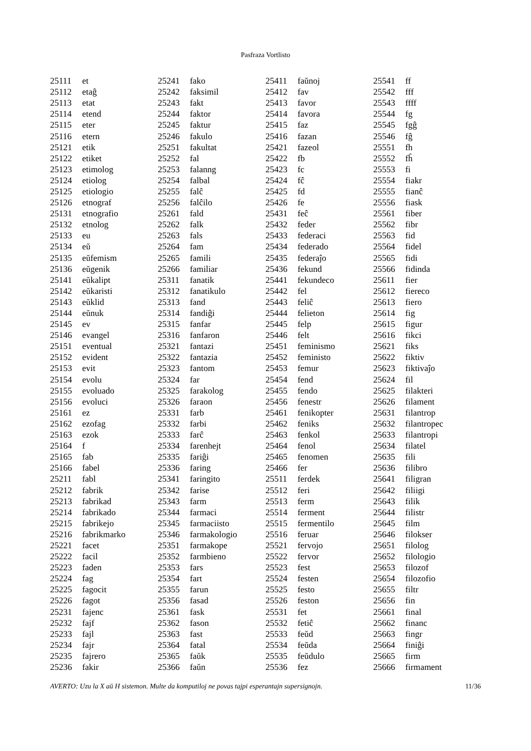Pasfraza Vortlisto
| 25111 | et |
| 25112 | etaĝ |
| 25113 | etat |
| 25114 | etend |
| 25115 | eter |
| 25116 | etern |
| 25121 | etik |
| 25122 | etiket |
| 25123 | etimolog |
| 25124 | etiolog |
| 25125 | etiologio |
| 25126 | etnograf |
| 25131 | etnografio |
| 25132 | etnolog |
| 25133 | eu |
| 25134 | eŭ |
| 25135 | eŭfemism |
| 25136 | eŭgenik |
| 25141 | eŭkalipt |
| 25142 | eŭkaristi |
| 25143 | eŭklid |
| 25144 | eŭnuk |
| 25145 | ev |
| 25146 | evangel |
| 25151 | eventual |
| 25152 | evident |
| 25153 | evit |
| 25154 | evolu |
| 25155 | evoluado |
| 25156 | evoluci |
| 25161 | ez |
| 25162 | ezofag |
| 25163 | ezok |
| 25164 | f |
| 25165 | fab |
| 25166 | fabel |
| 25211 | fabl |
| 25212 | fabrik |
| 25213 | fabrikad |
| 25214 | fabrikado |
| 25215 | fabrikejo |
| 25216 | fabrikmarko |
| 25221 | facet |
| 25222 | facil |
| 25223 | faden |
| 25224 | fag |
| 25225 | fagocit |
| 25226 | fagot |
| 25231 | fajenc |
| 25232 | fajf |
| 25233 | fajl |
| 25234 | fajr |
| 25235 | fajrero |
| 25236 | fakir |
| 25241 | fako |
| 25242 | faksimil |
| 25243 | fakt |
| 25244 | faktor |
| 25245 | faktur |
| 25246 | fakulo |
| 25251 | fakultat |
| 25252 | fal |
| 25253 | falanng |
| 25254 | falbal |
| 25255 | falĉ |
| 25256 | falĉilo |
| 25261 | fald |
| 25262 | falk |
| 25263 | fals |
| 25264 | fam |
| 25265 | famili |
| 25266 | familiar |
| 25311 | fanatik |
| 25312 | fanatikulo |
| 25313 | fand |
| 25314 | fandiĝi |
| 25315 | fanfar |
| 25316 | fanfaron |
| 25321 | fantazi |
| 25322 | fantazia |
| 25323 | fantom |
| 25324 | far |
| 25325 | farakolog |
| 25326 | faraon |
| 25331 | farb |
| 25332 | farbi |
| 25333 | farĉ |
| 25334 | farenhejt |
| 25335 | fariĝi |
| 25336 | faring |
| 25341 | faringito |
| 25342 | farise |
| 25343 | farm |
| 25344 | farmaci |
| 25345 | farmaciisto |
| 25346 | farmakologio |
| 25351 | farmakope |
| 25352 | farmbieno |
| 25353 | fars |
| 25354 | fart |
| 25355 | farun |
| 25356 | fasad |
| 25361 | fask |
| 25362 | fason |
| 25363 | fast |
| 25364 | fatal |
| 25365 | faŭk |
| 25366 | faŭn |
| 25411 | faŭnoj |
| 25412 | fav |
| 25413 | favor |
| 25414 | favora |
| 25415 | faz |
| 25416 | fazan |
| 25421 | fazeol |
| 25422 | fb |
| 25423 | fc |
| 25424 | fĉ |
| 25425 | fd |
| 25426 | fe |
| 25431 | feĉ |
| 25432 | feder |
| 25433 | federaci |
| 25434 | federado |
| 25435 | federaĵo |
| 25436 | fekund |
| 25441 | fekundeco |
| 25442 | fel |
| 25443 | feliĉ |
| 25444 | felieton |
| 25445 | felp |
| 25446 | felt |
| 25451 | feminismo |
| 25452 | feministo |
| 25453 | femur |
| 25454 | fend |
| 25455 | fendo |
| 25456 | fenestr |
| 25461 | fenikopter |
| 25462 | feniks |
| 25463 | fenkol |
| 25464 | fenol |
| 25465 | fenomen |
| 25466 | fer |
| 25511 | ferdek |
| 25512 | feri |
| 25513 | ferm |
| 25514 | ferment |
| 25515 | fermentilo |
| 25516 | feruar |
| 25521 | fervojo |
| 25522 | fervor |
| 25523 | fest |
| 25524 | festen |
| 25525 | festo |
| 25526 | feston |
| 25531 | fet |
| 25532 | fetiĉ |
| 25533 | feŭd |
| 25534 | feŭda |
| 25535 | feŭdulo |
| 25536 | fez |
| 25541 | ff |
| 25542 | fff |
| 25543 | ffff |
| 25544 | fg |
| 25545 | fgĝ |
| 25546 | fĝ |
| 25551 | fh |
| 25552 | fĥ |
| 25553 | fi |
| 25554 | fiakr |
| 25555 | fianĉ |
| 25556 | fiask |
| 25561 | fiber |
| 25562 | fibr |
| 25563 | fid |
| 25564 | fidel |
| 25565 | fidi |
| 25566 | fidinda |
| 25611 | fier |
| 25612 | fiereco |
| 25613 | fiero |
| 25614 | fig |
| 25615 | figur |
| 25616 | fikci |
| 25621 | fiks |
| 25622 | fiktiv |
| 25623 | fiktivaĵo |
| 25624 | fil |
| 25625 | filakteri |
| 25626 | filament |
| 25631 | filantrop |
| 25632 | filantropec |
| 25633 | filantropi |
| 25634 | filatel |
| 25635 | fili |
| 25636 | filibro |
| 25641 | filigran |
| 25642 | filiigi |
| 25643 | filik |
| 25644 | filistr |
| 25645 | film |
| 25646 | filokser |
| 25651 | filolog |
| 25652 | filologio |
| 25653 | filozof |
| 25654 | filozofio |
| 25655 | filtr |
| 25656 | fin |
| 25661 | final |
| 25662 | financ |
| 25663 | fingr |
| 25664 | finiĝi |
| 25665 | firm |
| 25666 | firmament |
AVERTO: Uzu la X aŭ H sistemon. Multe da komputiloj ne povas tajpi esperantajn supersignojn. 11/36